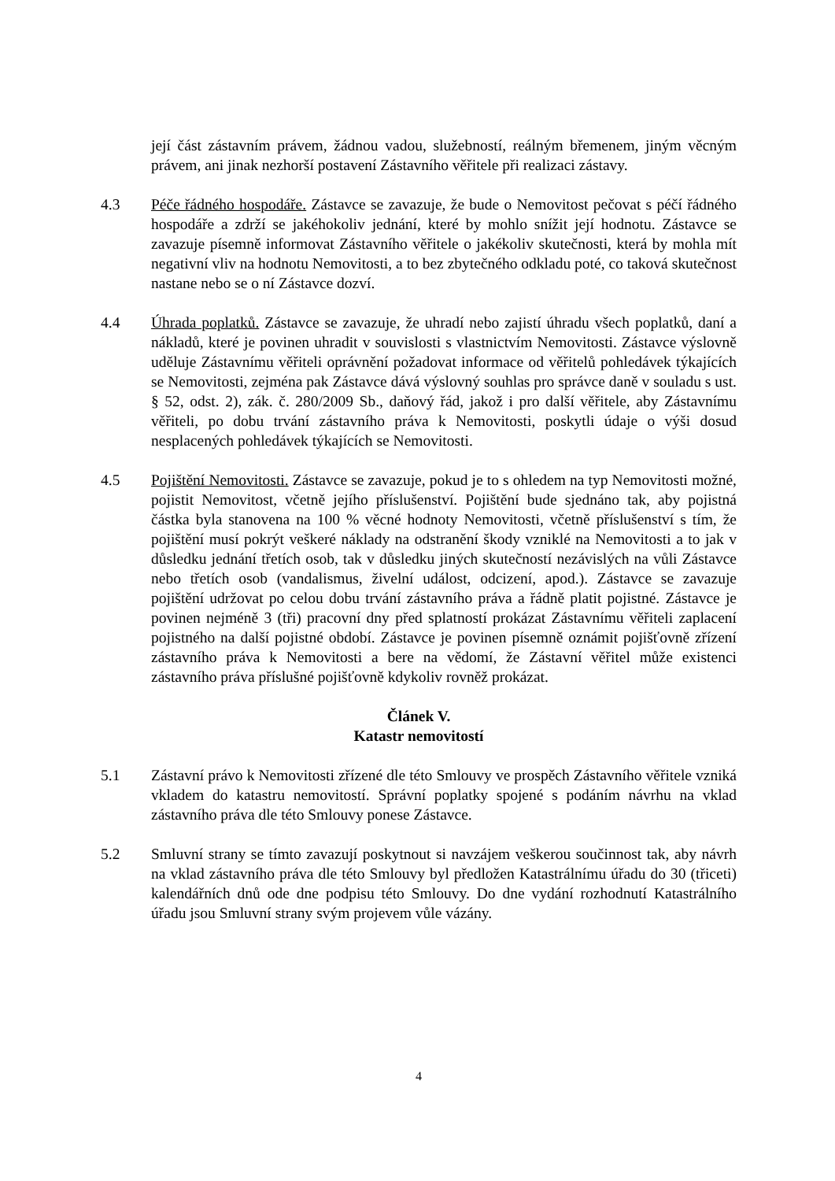její část zástavním právem, žádnou vadou, služebností, reálným břemenem, jiným věcným právem, ani jinak nezhorší postavení Zástavního věřitele při realizaci zástavy.
4.3 Péče řádného hospodáře. Zástavce se zavazuje, že bude o Nemovitost pečovat s péčí řádného hospodáře a zdrží se jakéhokoliv jednání, které by mohlo snížit její hodnotu. Zástavce se zavazuje písemně informovat Zástavního věřitele o jakékoliv skutečnosti, která by mohla mít negativní vliv na hodnotu Nemovitosti, a to bez zbytečného odkladu poté, co taková skutečnost nastane nebo se o ní Zástavce dozví.
4.4 Úhrada poplatků. Zástavce se zavazuje, že uhradí nebo zajistí úhradu všech poplatků, daní a nákladů, které je povinen uhradit v souvislosti s vlastnictvím Nemovitosti. Zástavce výslovně uděluje Zástavnímu věřiteli oprávnění požadovat informace od věřitelů pohledávek týkajících se Nemovitosti, zejména pak Zástavce dává výslovný souhlas pro správce daně v souladu s ust. § 52, odst. 2), zák. č. 280/2009 Sb., daňový řád, jakož i pro další věřitele, aby Zástavnímu věřiteli, po dobu trvání zástavního práva k Nemovitosti, poskytli údaje o výši dosud nesplacených pohledávek týkajících se Nemovitosti.
4.5 Pojištění Nemovitosti. Zástavce se zavazuje, pokud je to s ohledem na typ Nemovitosti možné, pojistit Nemovitost, včetně jejího příslušenství. Pojištění bude sjednáno tak, aby pojistná částka byla stanovena na 100 % věcné hodnoty Nemovitosti, včetně příslušenství s tím, že pojištění musí pokrýt veškeré náklady na odstranění škody vzniklé na Nemovitosti a to jak v důsledku jednání třetích osob, tak v důsledku jiných skutečností nezávislých na vůli Zástavce nebo třetích osob (vandalismus, živelní událost, odcizení, apod.). Zástavce se zavazuje pojištění udržovat po celou dobu trvání zástavního práva a řádně platit pojistné. Zástavce je povinen nejméně 3 (tři) pracovní dny před splatností prokázat Zástavnímu věřiteli zaplacení pojistného na další pojistné období. Zástavce je povinen písemně oznámit pojišťovně zřízení zástavního práva k Nemovitosti a bere na vědomí, že Zástavní věřitel může existenci zástavního práva příslušné pojišťovně kdykoliv rovněž prokázat.
Článek V.
Katastr nemovitostí
5.1 Zástavní právo k Nemovitosti zřízené dle této Smlouvy ve prospěch Zástavního věřitele vzniká vkladem do katastru nemovitostí. Správní poplatky spojené s podáním návrhu na vklad zástavního práva dle této Smlouvy ponese Zástavce.
5.2 Smluvní strany se tímto zavazují poskytnout si navzájem veškerou součinnost tak, aby návrh na vklad zástavního práva dle této Smlouvy byl předložen Katastrálnímu úřadu do 30 (třiceti) kalendářních dnů ode dne podpisu této Smlouvy. Do dne vydání rozhodnutí Katastrálního úřadu jsou Smluvní strany svým projevem vůle vázány.
4